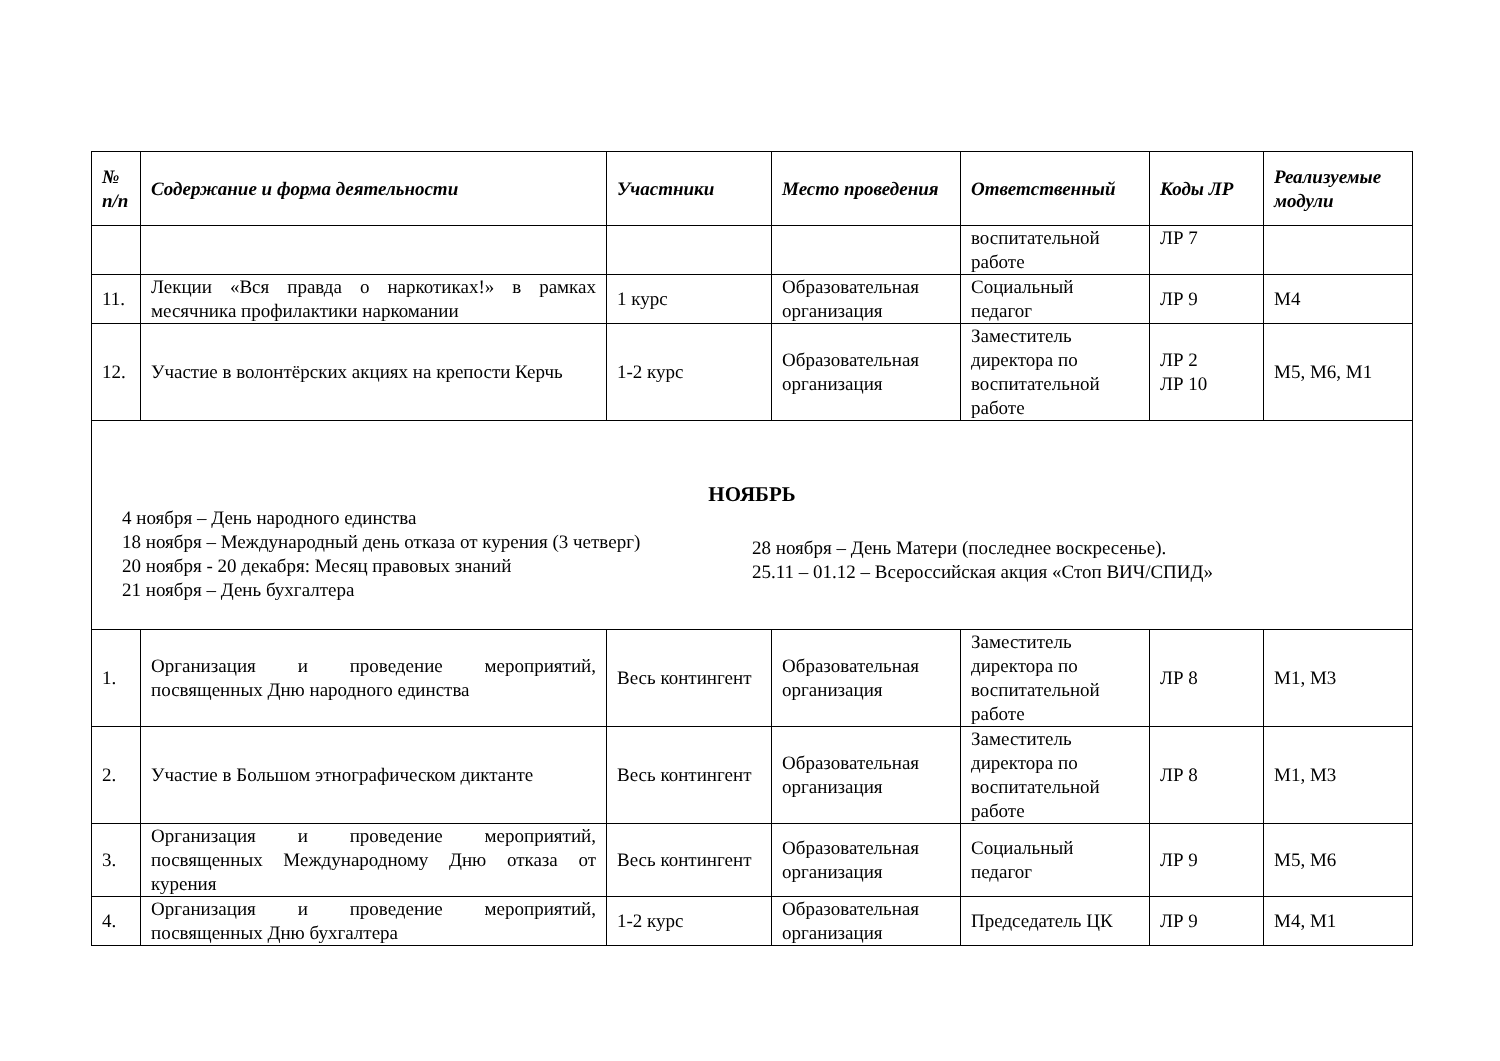| № п/п | Содержание и форма деятельности | Участники | Место проведения | Ответственный | Коды ЛР | Реализуемые модули |
| --- | --- | --- | --- | --- | --- | --- |
| | | | | воспитательной работе | ЛР 7 | |
| 11. | Лекции «Вся правда о наркотиках!» в рамках месячника профилактики наркомании | 1 курс | Образовательная организация | Социальный педагог | ЛР 9 | М4 |
| 12. | Участие в волонтёрских акциях на крепости Керчь | 1-2 курс | Образовательная организация | Заместитель директора по воспитательной работе | ЛР 2 ЛР 10 | М5, М6, М1 |
| НОЯБРЬ 4 ноября – День народного единства 18 ноября – Международный день отказа от курения (3 четверг) 20 ноября - 20 декабря: Месяц правовых знаний 21 ноября – День бухгалтера 28 ноября – День Матери (последнее воскресенье). 25.11 – 01.12 – Всероссийская акция «Стоп ВИЧ/СПИД» | | | | | | |
| 1. | Организация и проведение мероприятий, посвященных Дню народного единства | Весь контингент | Образовательная организация | Заместитель директора по воспитательной работе | ЛР 8 | М1, М3 |
| 2. | Участие в Большом этнографическом диктанте | Весь контингент | Образовательная организация | Заместитель директора по воспитательной работе | ЛР 8 | М1, М3 |
| 3. | Организация и проведение мероприятий, посвященных Международному Дню отказа от курения | Весь контингент | Образовательная организация | Социальный педагог | ЛР 9 | М5, М6 |
| 4. | Организация и проведение мероприятий, посвященных Дню бухгалтера | 1-2 курс | Образовательная организация | Председатель ЦК | ЛР 9 | М4, М1 |